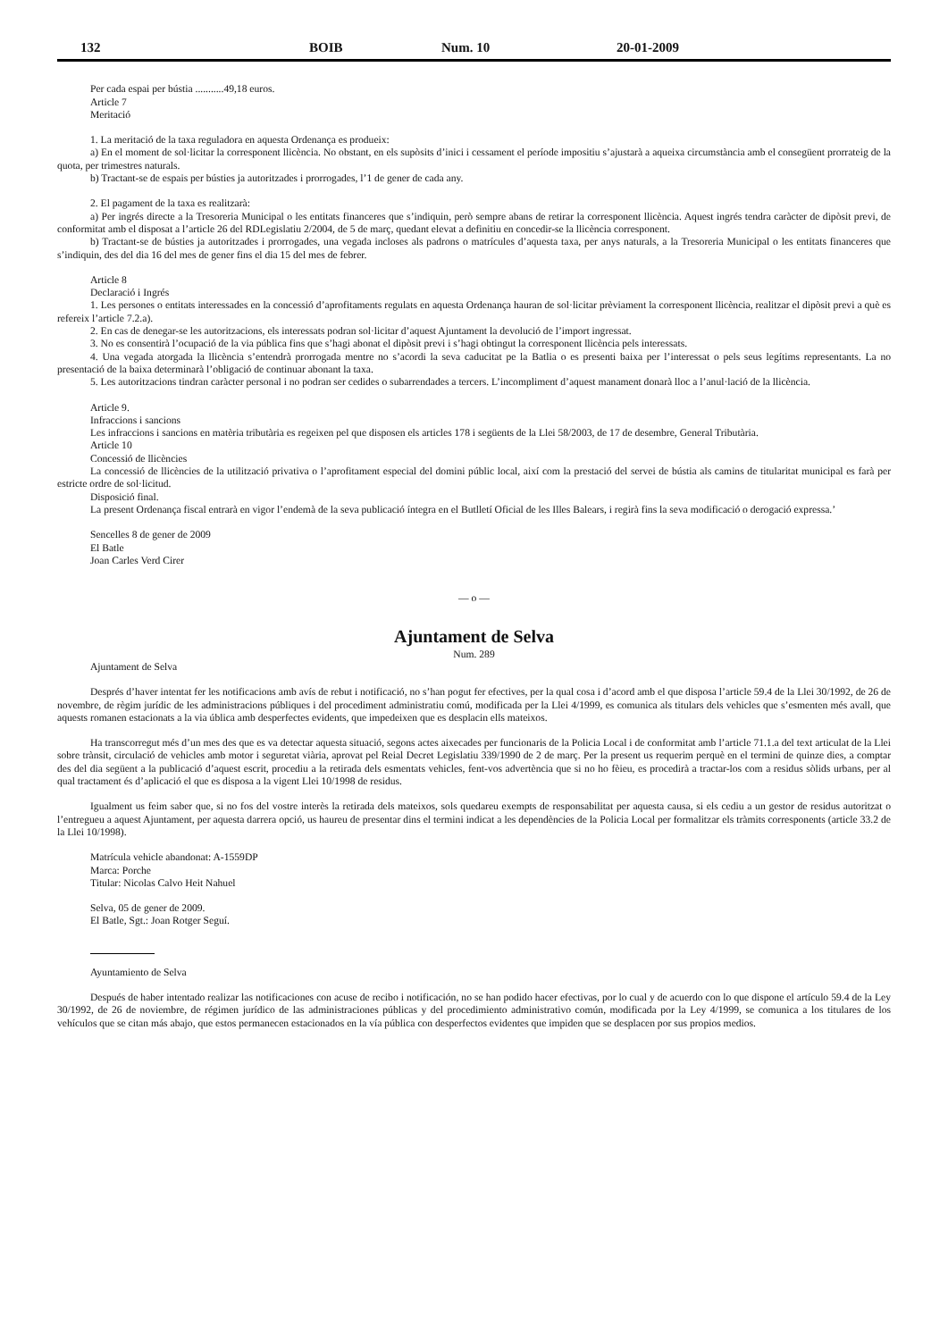132 BOIB Num. 10 20-01-2009
Per cada espai per bústia ...........49,18 euros.
Article 7
Meritació
1. La meritació de la taxa reguladora en aquesta Ordenança es produeix:
a) En el moment de sol·licitar la corresponent llicència. No obstant, en els supòsits d’inici i cessament el període impositiu s’ajustarà a aqueixa circumstància amb el consegüent prorrateig de la quota, per trimestres naturals.
b) Tractant-se de espais per bústies ja autoritzades i prorrogades, l’1 de gener de cada any.
2. El pagament de la taxa es realitzarà:
a) Per ingrés directe a la Tresoreria Municipal o les entitats financeres que s’indiquin, però sempre abans de retirar la corresponent llicència. Aquest ingrés tendra caràcter de dipòsit previ, de conformitat amb el disposat a l’article 26 del RDLegislatiu 2/2004, de 5 de març, quedant elevat a definitiu en concedir-se la llicència corresponent.
b) Tractant-se de bústies ja autoritzades i prorrogades, una vegada incloses als padrons o matrícules d’aquesta taxa, per anys naturals, a la Tresoreria Municipal o les entitats financeres que s’indiquin, des del dia 16 del mes de gener fins el dia 15 del mes de febrer.
Article 8
Declaració i Ingrés
1. Les persones o entitats interessades en la concessió d’aprofitaments regulats en aquesta Ordenança hauran de sol·licitar prèviament la corresponent llicència, realitzar el dipòsit previ a què es refereix l’article 7.2.a).
2. En cas de denegar-se les autoritzacions, els interessats podran sol·licitar d’aquest Ajuntament la devolució de l’import ingressat.
3. No es consentirà l’ocupació de la via pública fins que s’hagi abonat el dipòsit previ i s’hagi obtingut la corresponent llicència pels interessats.
4. Una vegada atorgada la llicència s’entendrà prorrogada mentre no s’acordi la seva caducitat pe la Batlia o es presenti baixa per l’interessat o pels seus legítims representants. La no presentació de la baixa determinarà l’obligació de continuar abonant la taxa.
5. Les autoritzacions tindran caràcter personal i no podran ser cedides o subarrendades a tercers. L’incompliment d’aquest manament donarà lloc a l’anul·lació de la llicència.
Article 9.
Infraccions i sancions
Les infraccions i sancions en matèria tributària es regeixen pel que disposen els articles 178 i següents de la Llei 58/2003, de 17 de desembre, General Tributària.
Article 10
Concessió de llicències
La concessió de llicències de la utilització privativa o l’aprofitament especial del domini públic local, així com la prestació del servei de bústia als camins de titularitat municipal es farà per estricte ordre de sol·licitud.
Disposició final.
La present Ordenança fiscal entrarà en vigor l’endemà de la seva publicació íntegra en el Butlletí Oficial de les Illes Balears, i regirà fins la seva modificació o derogació expressa.’
Sencelles 8 de gener de 2009
El Batle
Joan Carles Verd Cirer
— o —
Ajuntament de Selva
Num. 289
Ajuntament de Selva
Després d’haver intentat fer les notificacions amb avís de rebut i notificació, no s’han pogut fer efectives, per la qual cosa i d’acord amb el que disposa l’article 59.4 de la Llei 30/1992, de 26 de novembre, de règim jurídic de les administracions públiques i del procediment administratiu comú, modificada per la Llei 4/1999, es comunica als titulars dels vehicles que s’esmenten més avall, que aquests romanen estacionats a la via ública amb desperfectes evidents, que impedeixen que es desplacin ells mateixos.
Ha transcorregut més d’un mes des que es va detectar aquesta situació, segons actes aixecades per funcionaris de la Policia Local i de conformitat amb l’article 71.1.a del text articulat de la Llei sobre trànsit, circulació de vehicles amb motor i seguretat viària, aprovat pel Reial Decret Legislatiu 339/1990 de 2 de març. Per la present us requerim perquè en el termini de quinze dies, a comptar des del dia següent a la publicació d’aquest escrit, procediu a la retirada dels esmentats vehicles, fent-vos advertència que si no ho fèieu, es procedirà a tractar-los com a residus sòlids urbans, per al qual tractament és d’aplicació el que es disposa a la vigent Llei 10/1998 de residus.
Igualment us feim saber que, si no fos del vostre interès la retirada dels mateixos, sols quedareu exempts de responsabilitat per aquesta causa, si els cediu a un gestor de residus autoritzat o l’entregueu a aquest Ajuntament, per aquesta darrera opció, us haureu de presentar dins el termini indicat a les dependències de la Policia Local per formalitzar els tràmits corresponents (article 33.2 de la Llei 10/1998).
Matrícula vehicle abandonat: A-1559DP
Marca: Porche
Titular: Nicolas Calvo Heit Nahuel
Selva, 05 de gener de 2009.
El Batle, Sgt.: Joan Rotger Seguí.
Ayuntamiento de Selva
Después de haber intentado realizar las notificaciones con acuse de recibo i notificación, no se han podido hacer efectivas, por lo cual y de acuerdo con lo que dispone el artículo 59.4 de la Ley 30/1992, de 26 de noviembre, de régimen jurídico de las administraciones públicas y del procedimiento administrativo común, modificada por la Ley 4/1999, se comunica a los titulares de los vehículos que se citan más abajo, que estos permanecen estacionados en la vía pública con desperfectos evidentes que impiden que se desplacen por sus propios medios.